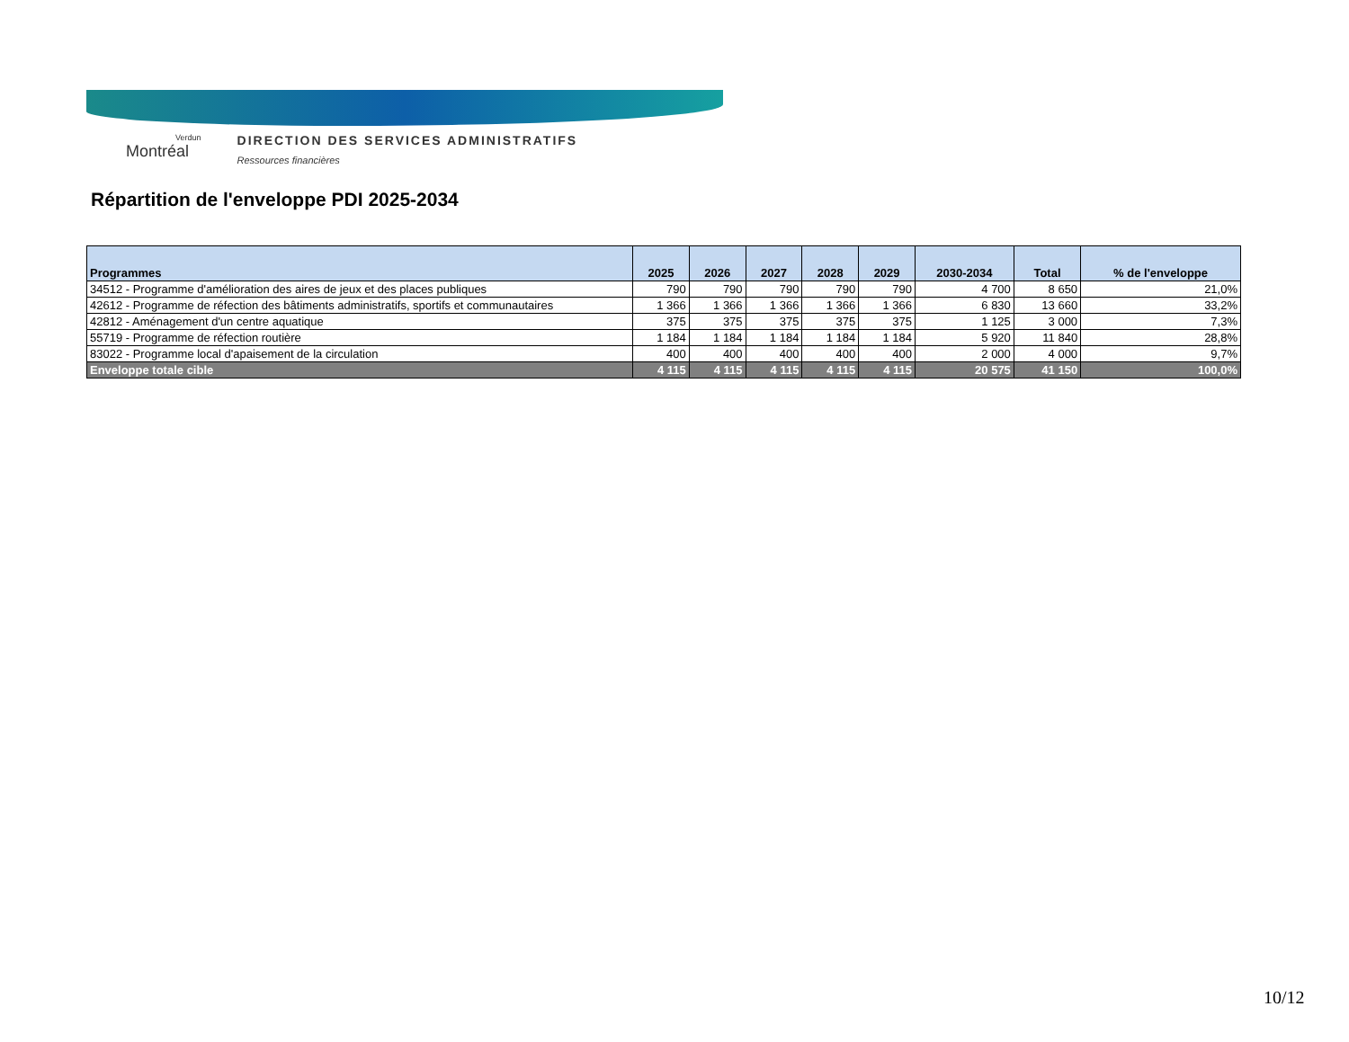Verdun
Montréal
DIRECTION DES SERVICES ADMINISTRATIFS
Ressources financières
Répartition de l'enveloppe PDI 2025-2034
| Programmes | 2025 | 2026 | 2027 | 2028 | 2029 | 2030-2034 | Total | % de l'enveloppe |
| --- | --- | --- | --- | --- | --- | --- | --- | --- |
| 34512 - Programme d'amélioration des aires de jeux et des places publiques | 790 | 790 | 790 | 790 | 790 | 4 700 | 8 650 | 21,0% |
| 42612 - Programme de réfection des bâtiments administratifs, sportifs et communautaires | 1 366 | 1 366 | 1 366 | 1 366 | 1 366 | 6 830 | 13 660 | 33,2% |
| 42812 - Aménagement d'un centre aquatique | 375 | 375 | 375 | 375 | 375 | 1 125 | 3 000 | 7,3% |
| 55719 - Programme de réfection routière | 1 184 | 1 184 | 1 184 | 1 184 | 1 184 | 5 920 | 11 840 | 28,8% |
| 83022 - Programme local d'apaisement de la circulation | 400 | 400 | 400 | 400 | 400 | 2 000 | 4 000 | 9,7% |
| Enveloppe totale cible | 4 115 | 4 115 | 4 115 | 4 115 | 4 115 | 20 575 | 41 150 | 100,0% |
10/12